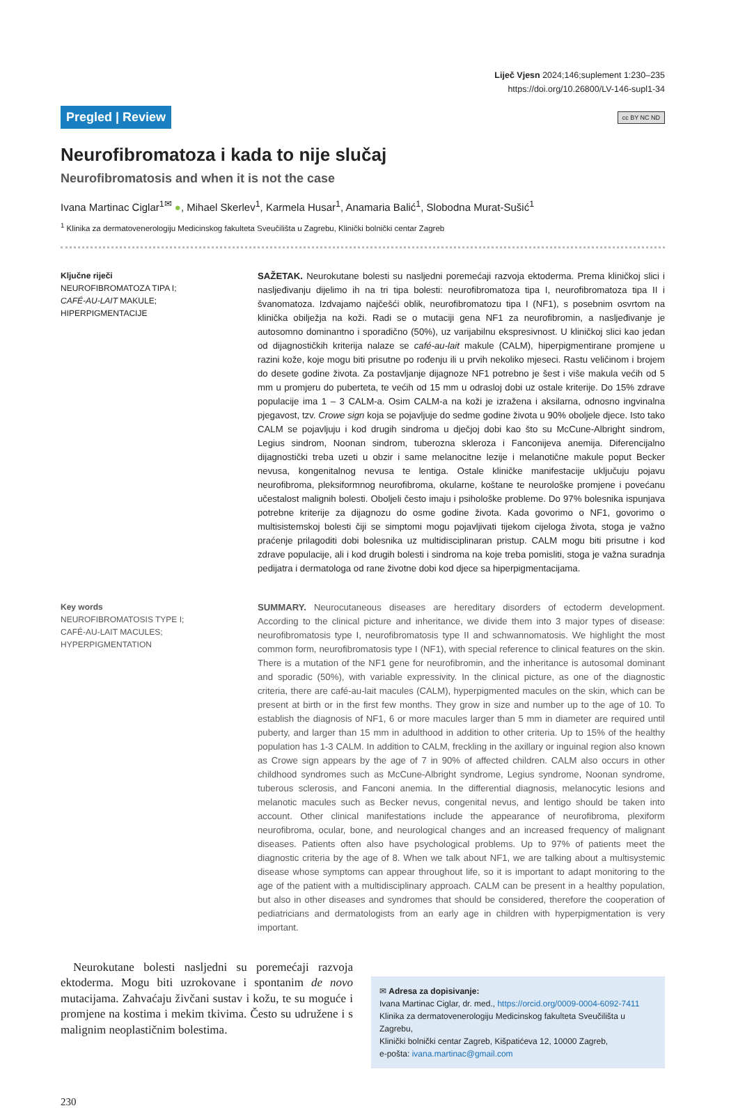Liječ Vjesn 2024;146;suplement 1:230–235
https://doi.org/10.26800/LV-146-supl1-34
Pregled | Review cc BY NC ND
Neurofibromatoza i kada to nije slučaj
Neurofibromatosis and when it is not the case
Ivana Martinac Ciglar<sup>1✉</sup> ●, Mihael Skerlev<sup>1</sup>, Karmela Husar<sup>1</sup>, Anamaria Balić<sup>1</sup>, Slobodna Murat-Sušić<sup>1</sup>
<sup>1</sup> Klinika za dermatovenerologiju Medicinskog fakulteta Sveučilišta u Zagrebu, Klinički bolnički centar Zagreb
Ključne riječi
NEUROFIBROMATOZA TIPA I;
CAFÉ-AU-LAIT MAKULE;
HIPERPIGMENTACIJE
SAŽETAK. Neurokutane bolesti su nasljedni poremećaji razvoja ektoderma. Prema kliničkoj slici i nasljeđivanju dijelimo ih na tri tipa bolesti: neurofibromatoza tipa I, neurofibromatoza tipa II i švanomatoza. Izdvajamo najčešći oblik, neurofibromatozu tipa I (NF1), s posebnim osvrtom na klinička obilježja na koži. Radi se o mutaciji gena NF1 za neurofibromin, a nasljeđivanje je autosomno dominantno i sporadično (50%), uz varijabilnu ekspresivnost. U kliničkoj slici kao jedan od dijagnostičkih kriterija nalaze se café-au-lait makule (CALM), hiperpigmentirane promjene u razini kože, koje mogu biti prisutne po rođenju ili u prvih nekoliko mjeseci. Rastu veličinom i brojem do desete godine života. Za postavljanje dijagnoze NF1 potrebno je šest i više makula većih od 5 mm u promjeru do puberteta, te većih od 15 mm u odrasloj dobi uz ostale kriterije. Do 15% zdrave populacije ima 1 – 3 CALM-a. Osim CALM-a na koži je izražena i aksilarna, odnosno ingvinalna pjegavost, tzv. Crowe sign koja se pojavljuje do sedme godine života u 90% oboljele djece. Isto tako CALM se pojavljuju i kod drugih sindroma u dječjoj dobi kao što su McCune-Albright sindrom, Legius sindrom, Noonan sindrom, tuberozna skleroza i Fanconijeva anemija. Diferencijalno dijagnostički treba uzeti u obzir i same melanocitne lezije i melanotične makule poput Becker nevusa, kongenitalnog nevusa te lentiga. Ostale kliničke manifestacije uključuju pojavu neurofibroma, pleksiformnog neurofibroma, okularne, koštane te neurološke promjene i povećanu učestalost malignih bolesti. Oboljeli često imaju i psihološke probleme. Do 97% bolesnika ispunjava potrebne kriterije za dijagnozu do osme godine života. Kada govorimo o NF1, govorimo o multisistemskoj bolesti čiji se simptomi mogu pojavljivati tijekom cijeloga života, stoga je važno praćenje prilagoditi dobi bolesnika uz multidisciplinaran pristup. CALM mogu biti prisutne i kod zdrave populacije, ali i kod drugih bolesti i sindroma na koje treba pomisliti, stoga je važna suradnja pedijatra i dermatologa od rane životne dobi kod djece sa hiperpigmentacijama.
Key words
NEUROFIBROMATOSIS TYPE I;
CAFÉ-AU-LAIT MACULES;
HYPERPIGMENTATION
SUMMARY. Neurocutaneous diseases are hereditary disorders of ectoderm development. According to the clinical picture and inheritance, we divide them into 3 major types of disease: neurofibromatosis type I, neurofibromatosis type II and schwannomatosis. We highlight the most common form, neurofibromatosis type I (NF1), with special reference to clinical features on the skin. There is a mutation of the NF1 gene for neurofibromin, and the inheritance is autosomal dominant and sporadic (50%), with variable expressivity. In the clinical picture, as one of the diagnostic criteria, there are café-au-lait macules (CALM), hyperpigmented macules on the skin, which can be present at birth or in the first few months. They grow in size and number up to the age of 10. To establish the diagnosis of NF1, 6 or more macules larger than 5 mm in diameter are required until puberty, and larger than 15 mm in adulthood in addition to other criteria. Up to 15% of the healthy population has 1-3 CALM. In addition to CALM, freckling in the axillary or inguinal region also known as Crowe sign appears by the age of 7 in 90% of affected children. CALM also occurs in other childhood syndromes such as McCune-Albright syndrome, Legius syndrome, Noonan syndrome, tuberous sclerosis, and Fanconi anemia. In the differential diagnosis, melanocytic lesions and melanotic macules such as Becker nevus, congenital nevus, and lentigo should be taken into account. Other clinical manifestations include the appearance of neurofibroma, plexiform neurofibroma, ocular, bone, and neurological changes and an increased frequency of malignant diseases. Patients often also have psychological problems. Up to 97% of patients meet the diagnostic criteria by the age of 8. When we talk about NF1, we are talking about a multisystemic disease whose symptoms can appear throughout life, so it is important to adapt monitoring to the age of the patient with a multidisciplinary approach. CALM can be present in a healthy population, but also in other diseases and syndromes that should be considered, therefore the cooperation of pediatricians and dermatologists from an early age in children with hyperpigmentation is very important.
Neurokutane bolesti nasljedni su poremećaji razvoja ektoderma. Mogu biti uzrokovane i spontanim de novo mutacijama. Zahvaćaju živčani sustav i kožu, te su moguće i promjene na kostima i mekim tkivima. Često su udružene i s malignim neoplastičnim bolestima.
✉ Adresa za dopisivanje:
Ivana Martinac Ciglar, dr. med., https://orcid.org/0009-0004-6092-7411
Klinika za dermatovenerologiju Medicinskog fakulteta Sveučilišta u Zagrebu,
Klinički bolnički centar Zagreb, Kišpatićeva 12, 10000 Zagreb,
e-pošta: ivana.martinac@gmail.com
230